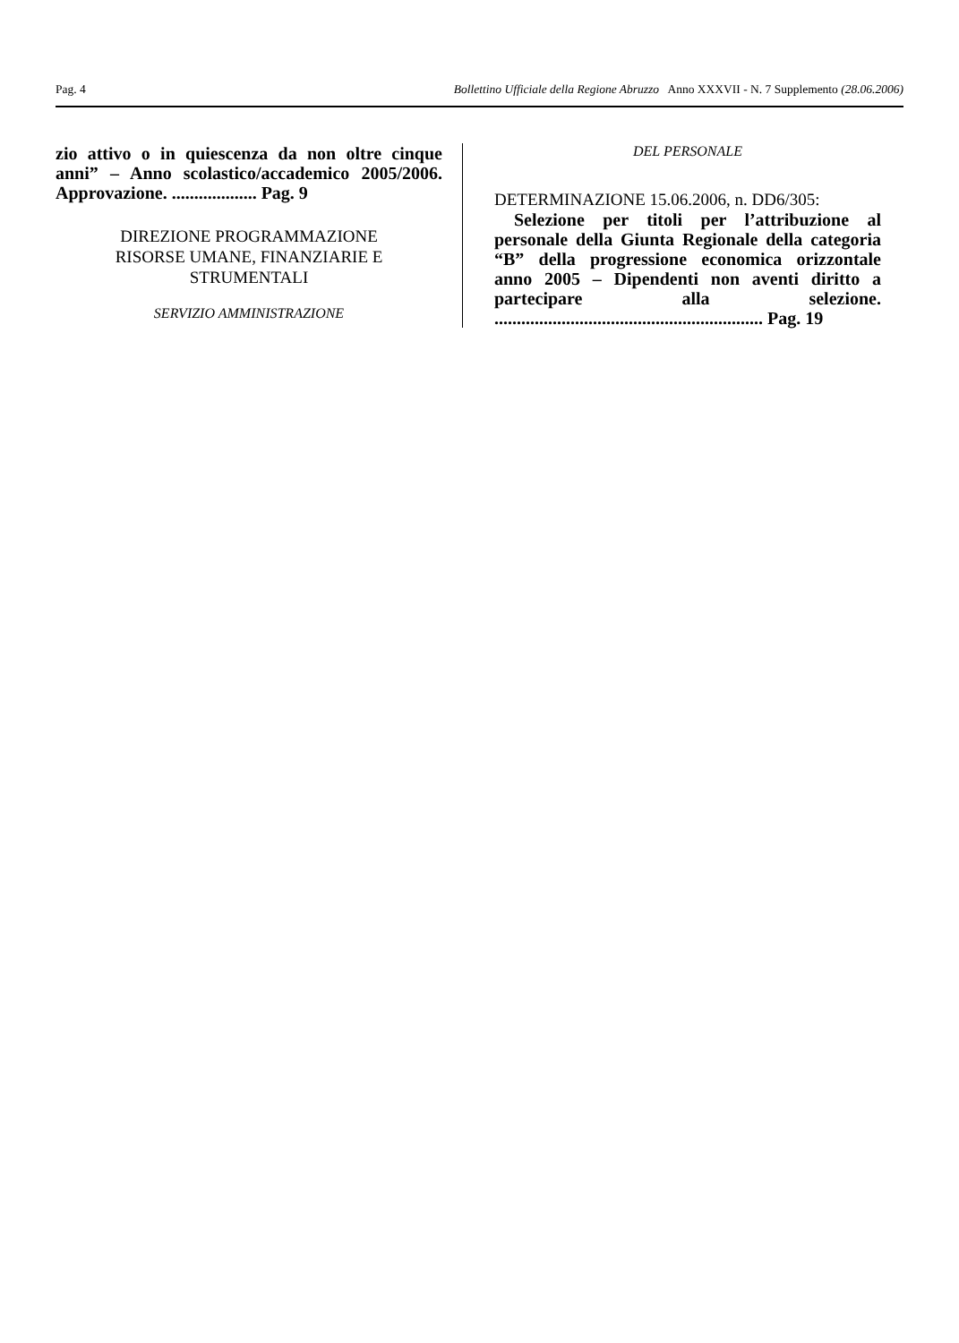Pag. 4 Bollettino Ufficiale della Regione Abruzzo Anno XXXVII - N. 7 Supplemento (28.06.2006)
zio attivo o in quiescenza da non oltre cinque anni” – Anno scolastico/accademico 2005/2006. Approvazione. ................... Pag. 9
DIREZIONE PROGRAMMAZIONE
RISORSE UMANE, FINANZIARIE E
STRUMENTALI
SERVIZIO AMMINISTRAZIONE
DEL PERSONALE
DETERMINAZIONE 15.06.2006, n. DD6/305:
Selezione per titoli per l’attribuzione al personale della Giunta Regionale della categoria “B” della progressione economica orizzontale anno 2005 – Dipendenti non aventi diritto a partecipare alla selezione. ............................................................ Pag. 19